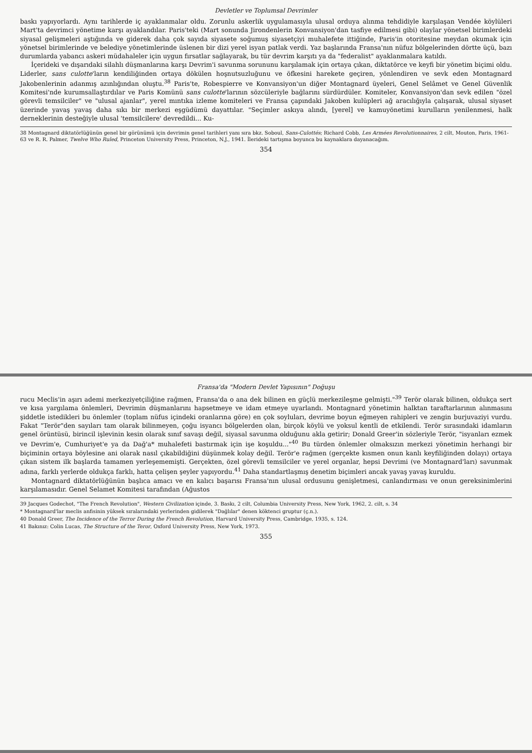Devletler ve Toplumsal Devrimler
baskı yapıyorlardı. Aynı tarihlerde iç ayaklanmalar oldu. Zorunlu askerlik uygulamasıyla ulusal orduya alınma tehdidiyle karşılaşan Vendée köylüleri Mart'ta devrimci yönetime karşı ayaklandılar. Paris'teki (Mart sonunda Jirondenlerin Konvansiyon'dan tasfiye edilmesi gibi) olaylar yönetsel birimlerdeki siyasal gelişmeleri aştığında ve giderek daha çok sayıda siyasete soğumuş siyasetçiyi muhalefete ittiğinde, Paris'in otoritesine meydan okumak için yönetsel birimlerinde ve belediye yönetimlerinde üslenen bir dizi yerel isyan patlak verdi. Yaz başlarında Fransa'nın nüfuz bölgelerinden dörtte üçü, bazı durumlarda yabancı askeri müdahaleler için uygun fırsatlar sağlayarak, bu tür devrim karşıtı ya da "federalist" ayaklanmalara katıldı.
İçerideki ve dışarıdaki silahlı düşmanlarına karşı Devrim'i savunma sorununu karşılamak için ortaya çıkan, diktatörce ve keyfi bir yönetim biçimi oldu. Liderler, sans culotte'ların kendiliğinden ortaya dökülen hoşnutsuzluğunu ve öfkesini harekete geçiren, yönlendiren ve sevk eden Montagnard Jakobenlerinin adanmış azınlığından oluştu.<sup>38</sup> Paris'te, Robespierre ve Konvansiyon'un diğer Montagnard üyeleri, Genel Selâmet ve Genel Güvenlik Komitesi'nde kurumsallaştırdılar ve Paris Komünü sans culotte'larının sözcüleriyle bağlarını sürdürdüler. Komiteler, Konvansiyon'dan sevk edilen "özel görevli temsilciler" ve "ulusal ajanlar", yerel mıntıka izleme komiteleri ve Fransa çapındaki Jakoben kulüpleri ağ aracılığıyla çalışarak, ulusal siyaset üzerinde yavaş yavaş daha sıkı bir merkezi eşgüdümü dayattılar. "Seçimler askıya alındı, [yerel] ve kamuyönetimi kurulların yenilenmesi, halk derneklerinin desteğiyle ulusal 'temsilcilere' devredildi... Ku-
38 Montagnard diktatörlüğünün genel bir görünümü için devrimin genel tarihleri yanı sıra bkz. Soboul, Sans-Culottés; Richard Cobb, Les Armées Revolutionnaires, 2 cilt, Mouton, Paris, 1961-63 ve R. R. Palmer, Twelve Who Ruled, Princeton University Press, Princeton, N.J., 1941. İlerideki tartışma boyunca bu kaynaklara dayanacağım.
354
Fransa'da "Modern Devlet Yapısının" Doğuşu
rucu Meclis'in aşırı ademi merkeziyetçiliğine rağmen, Fransa'da o ana dek bilinen en güçlü merkezileşme gelmişti."<sup>39</sup> Terör olarak bilinen, oldukça sert ve kısa yargılama önlemleri, Devrimin düşmanlarını hapsetmeye ve idam etmeye uyarlandı. Montagnard yönetimin halktan taraftarlarının alınmasını şiddetle istedikleri bu önlemler (toplam nüfus içindeki oranlarına göre) en çok soyluları, devrime boyun eğmeyen rahipleri ve zengin burjuvaziyi vurdu. Fakat "Terör"den sayıları tam olarak bilinmeyen, çoğu isyancı bölgelerden olan, birçok köylü ve yoksul kentli de etkilendi. Terör sırasındaki idamların genel örüntüsü, birincil işlevinin kesin olarak sınıf savaşı değil, siyasal savunma olduğunu akla getirir; Donald Greer'in sözleriyle Terör, "isyanları ezmek ve Devrim'e, Cumhuriyet'e ya da Dağ'a* muhalefeti bastırmak için işe koşuldu..."<sup>40</sup> Bu türden önlemler olmaksızın merkezi yönetimin herhangi bir biçiminin ortaya böylesine ani olarak nasıl çıkabildiğini düşünmek kolay değil. Terör'e rağmen (gerçekte kısmen onun kanlı keyfiliğinden dolayı) ortaya çıkan sistem ilk başlarda tamamen yerleşememişti. Gerçekten, özel görevli temsilciler ve yerel organlar, hepsi Devrimi (ve Montagnard'ları) savunmak adına, farklı yerlerde oldukça farklı, hatta çelişen şeyler yapıyordu.<sup>41</sup> Daha standartlaşmış denetim biçimleri ancak yavaş yavaş kuruldu.
Montagnard diktatörlüğünün başlıca amacı ve en kalıcı başarısı Fransa'nın ulusal ordusunu genişletmesi, canlandırması ve onun gereksinimlerini karşılamasıdır. Genel Selamet Komitesi tarafından (Ağustos
39 Jacques Godechot, "The French Revolution", Western Civilization içinde, 3. Baskı, 2 cilt, Columbia University Press, New York, 1962, 2. cilt, s. 34
* Montagnard'lar meclis anfisinin yüksek sıralarındaki yerlerinden gidilerek "Dağlılar" denen köktenci gruptur (ç.n.).
40 Donald Greer, The Incidence of the Terror During the French Revolution, Harvard University Press, Cambridge, 1935, s. 124.
41 Bakınız: Colin Lucas, The Structure of the Teror, Oxford University Press, New York, 1973.
355